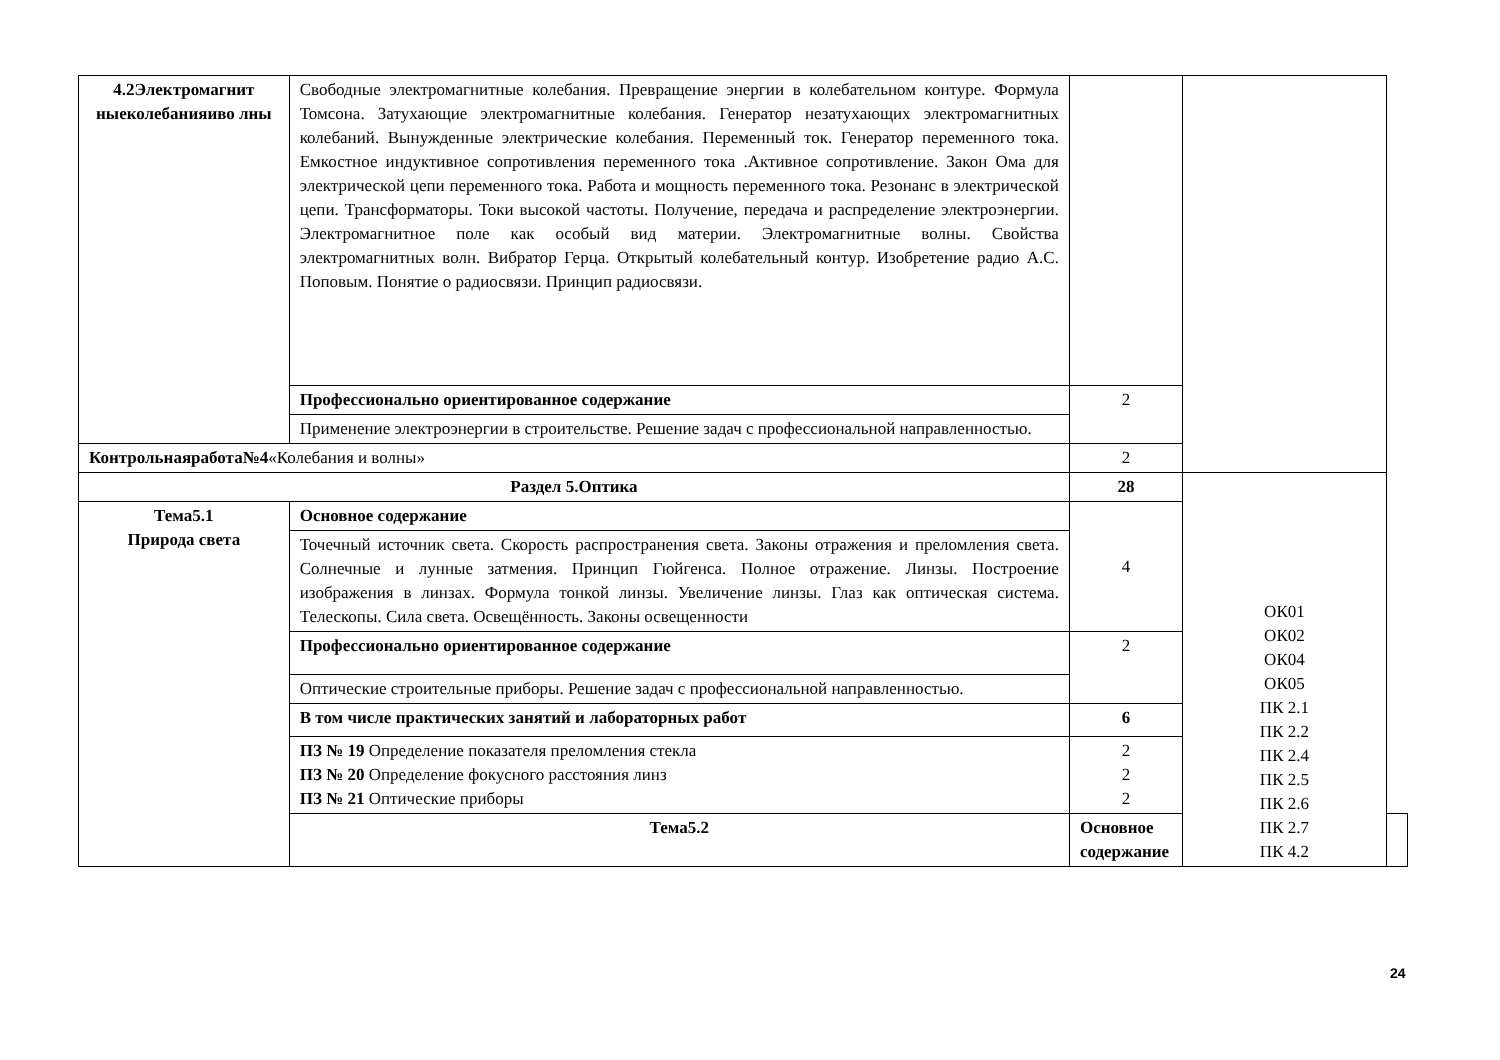| 4.2Электромагнит ныеколебанияиво лны | Свободные электромагнитные колебания. Превращение энергии в колебательном контуре. Формула Томсона. Затухающие электромагнитные колебания. Генератор незатухающих электромагнитных колебаний. Вынужденные электрические колебания. Переменный ток. Генератор переменного тока. Емкостное индуктивное сопротивления переменного тока .Активное сопротивление. Закон Ома для электрической цепи переменного тока. Работа и мощность переменного тока. Резонанс в электрической цепи. Трансформаторы. Токи высокой частоты. Получение, передача и распределение электроэнергии. Электромагнитное поле как особый вид материи. Электромагнитные волны. Свойства электромагнитных волн. Вибратор Герца. Открытый колебательный контур. Изобретение радио А.С. Поповым. Понятие о радиосвязи. Принцип радиосвязи. | | | |
| | Профессионально ориентированное содержание | 2 | | |
| | Применение электроэнергии в строительстве. Решение задач с профессиональной направленностью. | | | |
| Контрольнаяработа№4 «Колебания и волны» | | 2 | | |
| Раздел 5.Оптика | | 28 | ОК01 ОК02 ОК04 ОК05 ПК 2.1 ПК 2.2 ПК 2.4 ПК 2.5 ПК 2.6 ПК 2.7 ПК 4.2 | |
| Тема5.1 Природа света | Основное содержание | 4 | | |
| | Точечный источник света. Скорость распространения света. Законы отражения и преломления света. Солнечные и лунные затмения. Принцип Гюйгенса. Полное отражение. Линзы. Построение изображения в линзах. Формула тонкой линзы. Увеличение линзы. Глаз как оптическая система. Телескопы. Сила света. Освещённость. Законы освещенности | | | |
| | Профессионально ориентированное содержание | 2 | | |
| | Оптические строительные приборы. Решение задач с профессиональной направленностью. | | | |
| | В том числе практических занятий и лабораторных работ | 6 | | |
| | ПЗ № 19 Определение показателя преломления стекла ПЗ № 20 Определение фокусного расстояния линз ПЗ № 21 Оптические приборы | 2 2 2 | | |
| | Тема5.2 | Основное содержание | | |
24